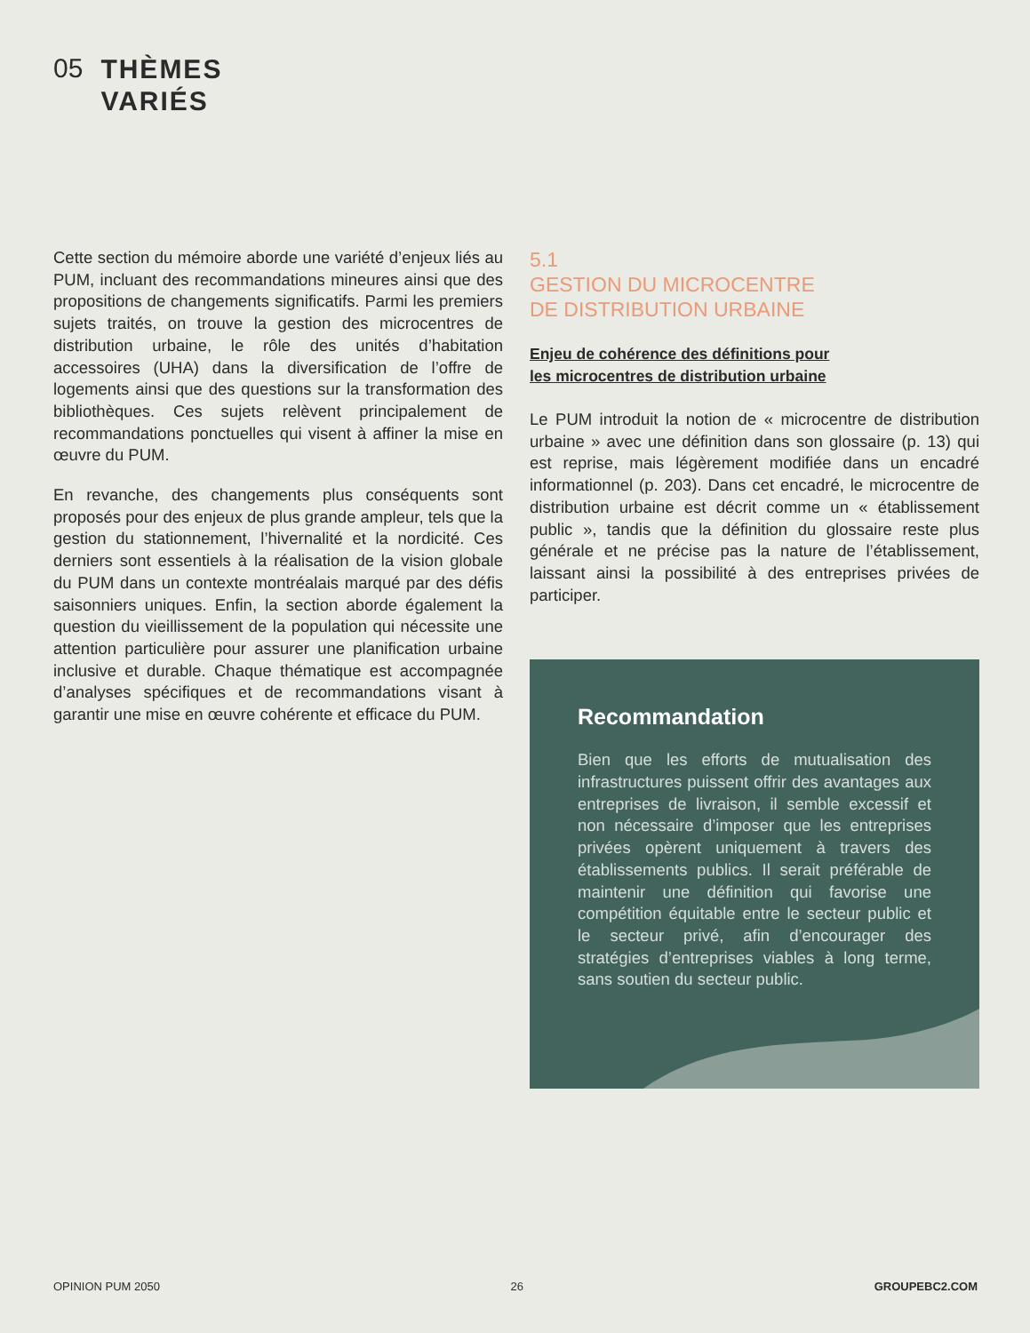05 THÈMES
VARIÉS
Cette section du mémoire aborde une variété d’enjeux liés au PUM, incluant des recommandations mineures ainsi que des propositions de changements significatifs. Parmi les premiers sujets traités, on trouve la gestion des microcentres de distribution urbaine, le rôle des unités d’habitation accessoires (UHA) dans la diversification de l’offre de logements ainsi que des questions sur la transformation des bibliothèques. Ces sujets relèvent principalement de recommandations ponctuelles qui visent à affiner la mise en œuvre du PUM.
En revanche, des changements plus conséquents sont proposés pour des enjeux de plus grande ampleur, tels que la gestion du stationnement, l’hivernalité et la nordicité. Ces derniers sont essentiels à la réalisation de la vision globale du PUM dans un contexte montréalais marqué par des défis saisonniers uniques. Enfin, la section aborde également la question du vieillissement de la population qui nécessite une attention particulière pour assurer une planification urbaine inclusive et durable. Chaque thématique est accompagnée d’analyses spécifiques et de recommandations visant à garantir une mise en œuvre cohérente et efficace du PUM.
5.1
GESTION DU MICROCENTRE
DE DISTRIBUTION URBAINE
Enjeu de cohérence des définitions pour
les microcentres de distribution urbaine
Le PUM introduit la notion de « microcentre de distribution urbaine » avec une définition dans son glossaire (p. 13) qui est reprise, mais légèrement modifiée dans un encadré informationnel (p. 203). Dans cet encadré, le microcentre de distribution urbaine est décrit comme un « établissement public », tandis que la définition du glossaire reste plus générale et ne précise pas la nature de l’établissement, laissant ainsi la possibilité à des entreprises privées de participer.
Recommandation
Bien que les efforts de mutualisation des infrastructures puissent offrir des avantages aux entreprises de livraison, il semble excessif et non nécessaire d’imposer que les entreprises privées opèrent uniquement à travers des établissements publics. Il serait préférable de maintenir une définition qui favorise une compétition équitable entre le secteur public et le secteur privé, afin d’encourager des stratégies d’entreprises viables à long terme, sans soutien du secteur public.
OPINION PUM 2050 26 GROUPEBC2.COM